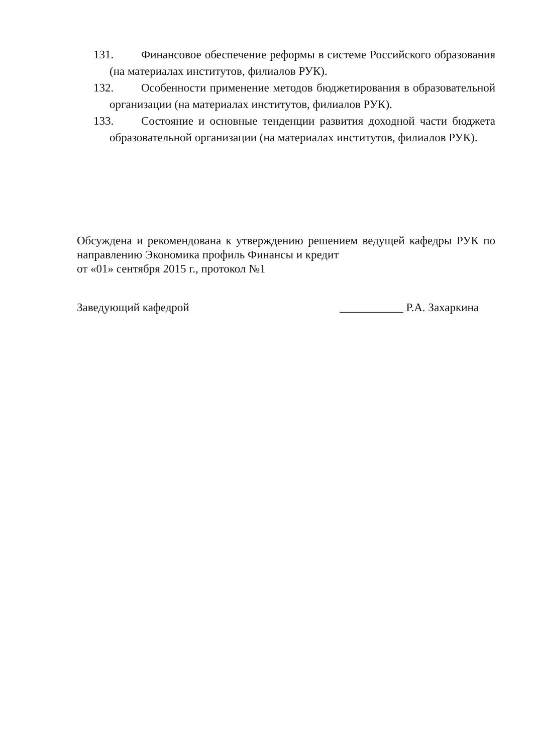131. Финансовое обеспечение реформы в системе Российского образования (на материалах институтов, филиалов РУК).
132. Особенности применение методов бюджетирования в образовательной организации (на материалах институтов, филиалов РУК).
133. Состояние и основные тенденции развития доходной части бюджета образовательной организации (на материалах институтов, филиалов РУК).
Обсуждена и рекомендована к утверждению решением ведущей кафедры РУК по направлению Экономика профиль Финансы и кредит
от «01» сентября 2015 г., протокол №1
Заведующий кафедрой ___________ Р.А. Захаркина